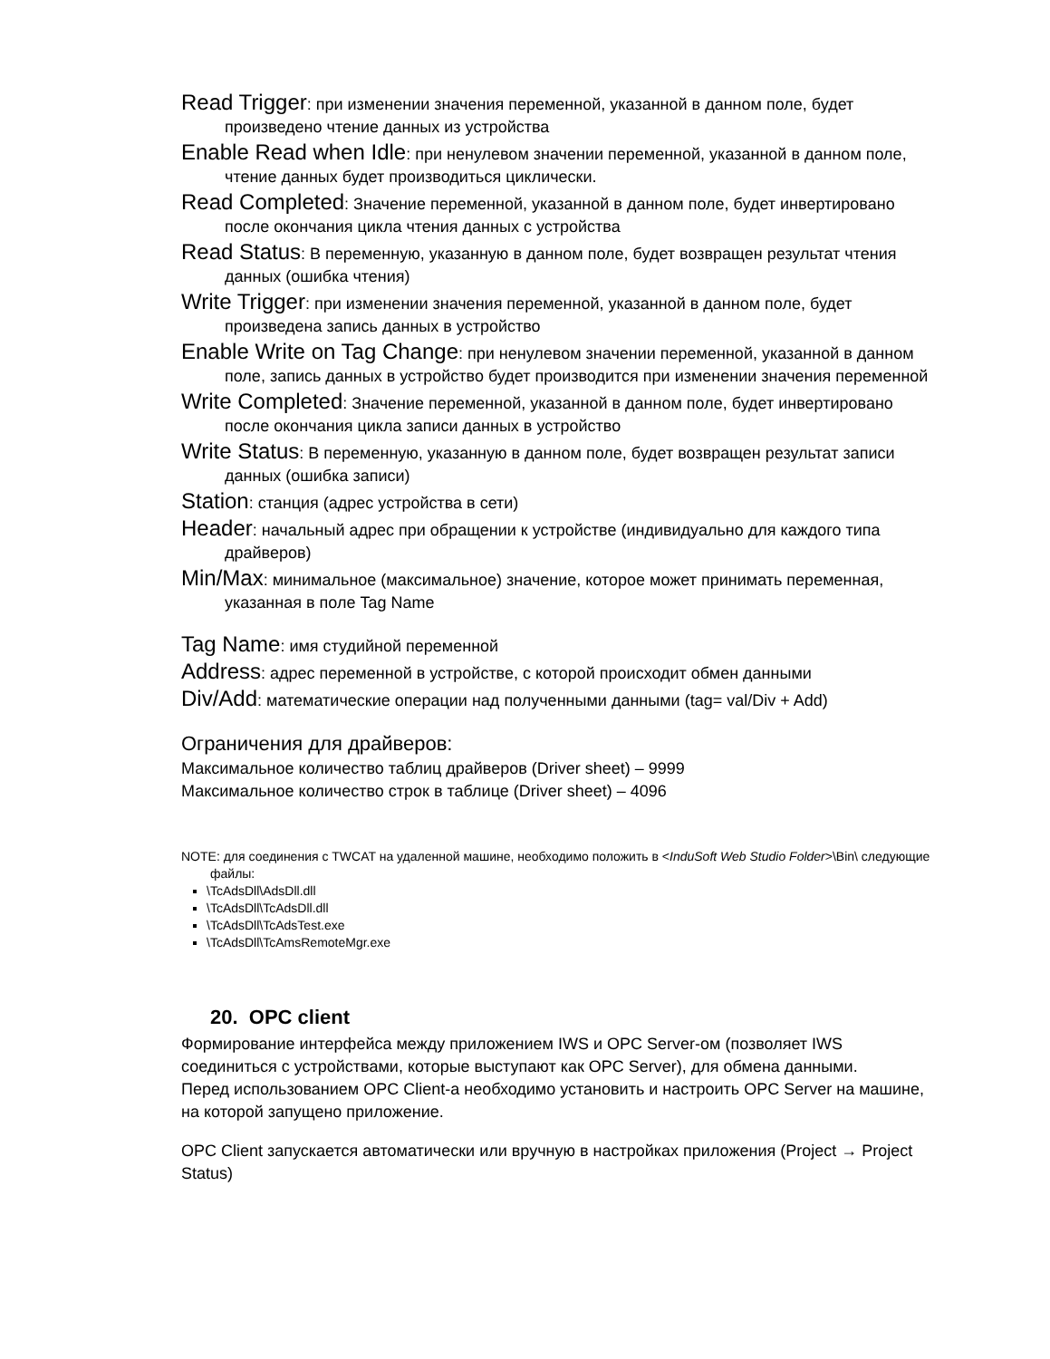Read Trigger: при изменении значения переменной, указанной в данном поле, будет произведено чтение данных из устройства
Enable Read when Idle: при ненулевом значении переменной, указанной в данном поле, чтение данных будет производиться циклически.
Read Completed: Значение переменной, указанной в данном поле, будет инвертировано после окончания цикла чтения данных с устройства
Read Status: В переменную, указанную в данном поле, будет возвращен результат чтения данных (ошибка чтения)
Write Trigger: при изменении значения переменной, указанной в данном поле, будет произведена запись данных в устройство
Enable Write on Tag Change: при ненулевом значении переменной, указанной в данном поле, запись данных в устройство будет производится при изменении значения переменной
Write Completed: Значение переменной, указанной в данном поле, будет инвертировано после окончания цикла записи данных в устройство
Write Status: В переменную, указанную в данном поле, будет возвращен результат записи данных (ошибка записи)
Station: станция (адрес устройства в сети)
Header: начальный адрес при обращении к устройстве (индивидуально для каждого типа драйверов)
Min/Max: минимальное (максимальное) значение, которое может принимать переменная, указанная в поле Tag Name
Tag Name: имя студийной переменной
Address: адрес переменной в устройстве, с которой происходит обмен данными
Div/Add: математические операции над полученными данными (tag= val/Div + Add)
Ограничения для драйверов:
Максимальное количество таблиц драйверов (Driver sheet) – 9999
Максимальное количество строк в таблице (Driver sheet) – 4096
NOTE: для соединения с TWCAT на удаленной машине, необходимо положить в <InduSoft Web Studio Folder>\Bin\ следующие файлы:
\TcAdsDll\AdsDll.dll
\TcAdsDll\TcAdsDll.dll
\TcAdsDll\TcAdsTest.exe
\TcAdsDll\TcAmsRemoteMgr.exe
20. OPC client
Формирование интерфейса между приложением IWS и OPC Server-ом (позволяет IWS соединиться с устройствами, которые выступают как OPC Server), для обмена данными.
Перед использованием OPC Client-a необходимо установить и настроить OPC Server на машине, на которой запущено приложение.
OPC Client запускается автоматически или вручную в настройках приложения (Project → Project Status)